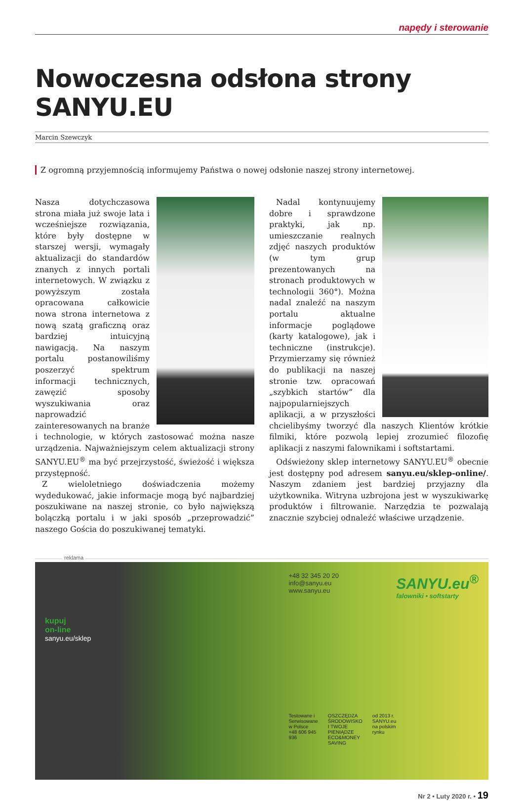napędy i sterowanie
Nowoczesna odsłona strony SANYU.EU
Marcin Szewczyk
Z ogromną przyjemnością informujemy Państwa o nowej odsłonie naszej strony internetowej.
Nasza dotychczasowa strona miała już swoje lata i wcześniejsze rozwiązania, które były dostępne w starszej wersji, wymagały aktualizacji do standardów znanych z innych portali internetowych. W związku z powyższym została opracowana całkowicie nowa strona internetowa z nową szatą graficzną oraz bardziej intuicyjną nawigacją. Na naszym portalu postanowiliśmy poszerzyć spektrum informacji technicznych, zawęzić sposoby wyszukiwania oraz naprowadzić zainteresowanych na branże i technologie, w których zastosować można nasze urządzenia. Najważniejszym celem aktualizacji strony SANYU.EU<sup>®</sup> ma być przejrzystość, świeżość i większa przystępność.
Z wieloletniego doświadczenia możemy wydedukować, jakie informacje mogą być najbardziej poszukiwane na naszej stronie, co było największą bolączką portalu i w jaki sposób „przeprowadzić” naszego Gościa do poszukiwanej tematyki.
Nadal kontynuujemy dobre i sprawdzone praktyki, jak np. umieszczanie realnych zdjęć naszych produktów (w tym grup prezentowanych na stronach produktowych w technologii 360°). Można nadal znaleźć na naszym portalu aktualne informacje poglądowe (karty katalogowe), jak i techniczne (instrukcje). Przymierzamy się również do publikacji na naszej stronie tzw. opracowań „szybkich startów” dla najpopularniejszych aplikacji, a w przyszłości chcielibyśmy tworzyć dla naszych Klientów krótkie filmiki, które pozwolą lepiej zrozumieć filozofię aplikacji z naszymi falownikami i softstartami.
Odświeżony sklep internetowy SANYU.EU<sup>®</sup> obecnie jest dostępny pod adresem sanyu.eu/sklep-online/. Naszym zdaniem jest bardziej przyjazny dla użytkownika. Witryna uzbrojona jest w wyszukiwarkę produktów i filtrowanie. Narzędzia te pozwalają znacznie szybciej odnaleźć właściwe urządzenie.
reklama
kupuj
on-line
sanyu.eu/sklep
+48 32 345 20 20
info@sanyu.eu
www.sanyu.eu
Testowane i Serwisowane w Polsce +48 606 945 936 OSZCZĘDZA ŚRODOWISKO I TWOJE PIENIĄDZE ECO&MONEY SAVING od 2013 r. SANYU.eu na polskim rynku
SANYU.eu<sup>®</sup>
falowniki • softstarty
Nr 2 • Luty 2020 r. • 19